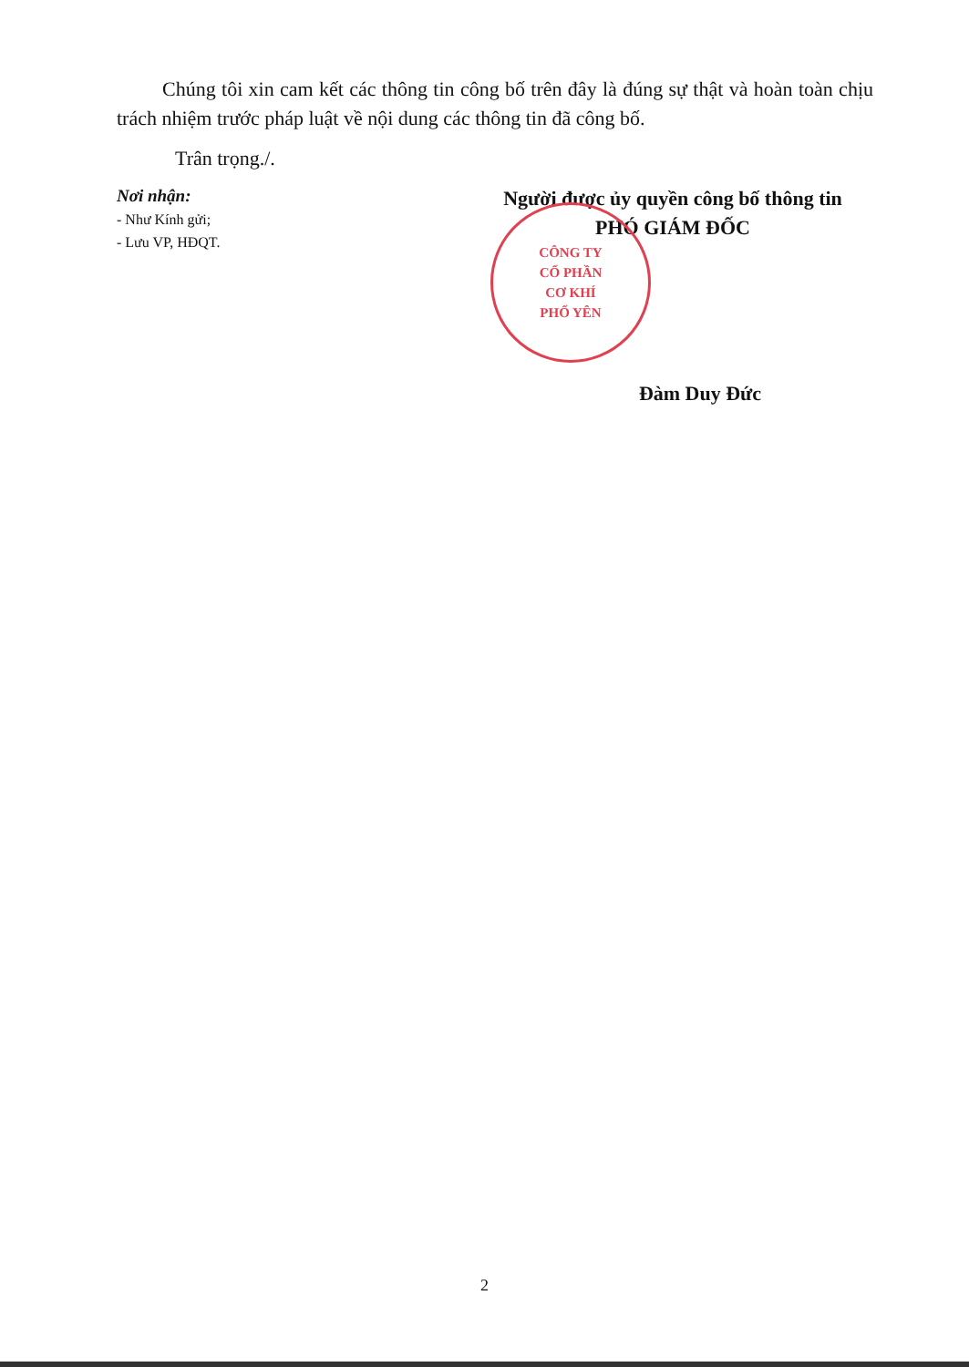Chúng tôi xin cam kết các thông tin công bố trên đây là đúng sự thật và hoàn toàn chịu trách nhiệm trước pháp luật về nội dung các thông tin đã công bố.
Trân trọng./.
Nơi nhận:
- Như Kính gửi;
- Lưu VP, HĐQT.
Người được ủy quyền công bố thông tin
PHÓ GIÁM ĐỐC
CÔNG TY
CỔ PHẦN
CƠ KHÍ
PHỔ YÊN
Đàm Duy Đức
2